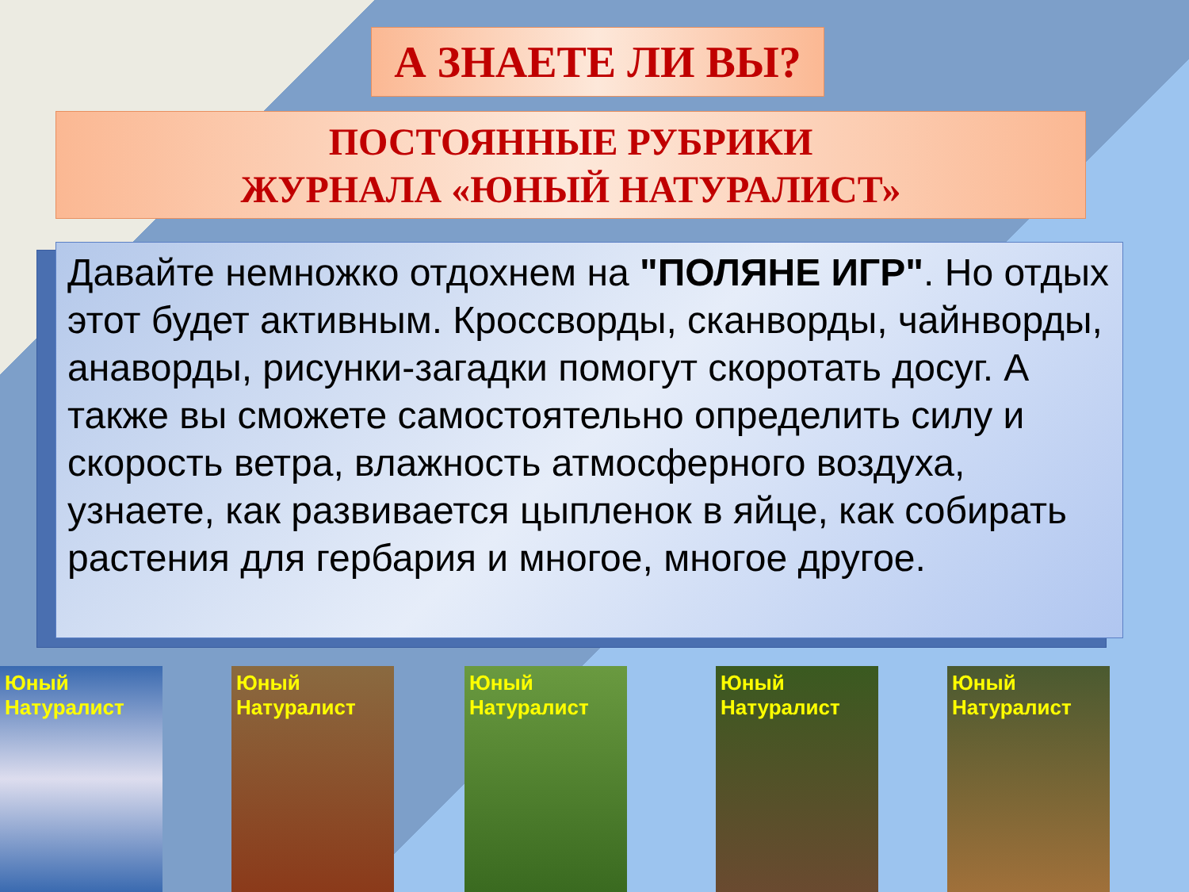А ЗНАЕТЕ ЛИ ВЫ?
ПОСТОЯННЫЕ РУБРИКИ
ЖУРНАЛА «ЮНЫЙ НАТУРАЛИСТ»
Давайте немножко отдохнем на "ПОЛЯНЕ ИГР". Но отдых этот будет активным. Кроссворды, сканворды, чайнворды, анаворды, рисунки-загадки помогут скоротать досуг. А также вы сможете самостоятельно определить силу и скорость ветра, влажность атмосферного воздуха, узнаете, как развивается цыпленок в яйце, как собирать растения для гербария и многое, многое другое.
Юный Натуралист
Юный Натуралист
Юный Натуралист
Юный Натуралист
Юный Натуралист